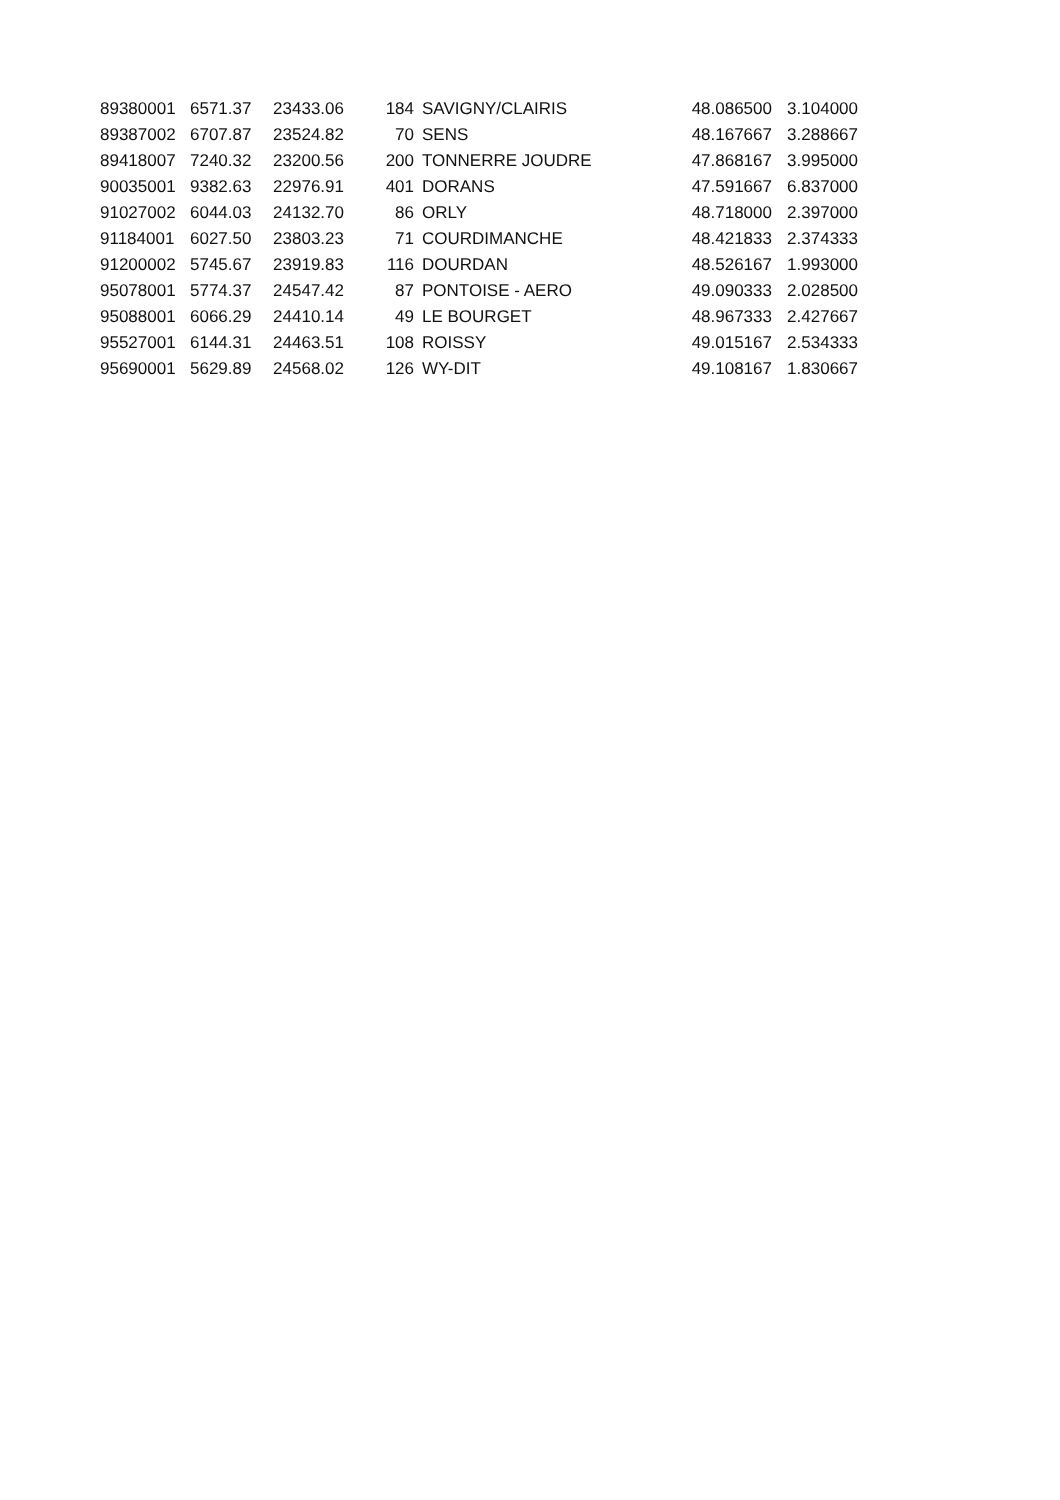| 89380001 | 6571.37 | 23433.06 | 184 | SAVIGNY/CLAIRIS | 48.086500 | 3.104000 |
| 89387002 | 6707.87 | 23524.82 | 70 | SENS | 48.167667 | 3.288667 |
| 89418007 | 7240.32 | 23200.56 | 200 | TONNERRE JOUDRE | 47.868167 | 3.995000 |
| 90035001 | 9382.63 | 22976.91 | 401 | DORANS | 47.591667 | 6.837000 |
| 91027002 | 6044.03 | 24132.70 | 86 | ORLY | 48.718000 | 2.397000 |
| 91184001 | 6027.50 | 23803.23 | 71 | COURDIMANCHE | 48.421833 | 2.374333 |
| 91200002 | 5745.67 | 23919.83 | 116 | DOURDAN | 48.526167 | 1.993000 |
| 95078001 | 5774.37 | 24547.42 | 87 | PONTOISE - AERO | 49.090333 | 2.028500 |
| 95088001 | 6066.29 | 24410.14 | 49 | LE BOURGET | 48.967333 | 2.427667 |
| 95527001 | 6144.31 | 24463.51 | 108 | ROISSY | 49.015167 | 2.534333 |
| 95690001 | 5629.89 | 24568.02 | 126 | WY-DIT | 49.108167 | 1.830667 |